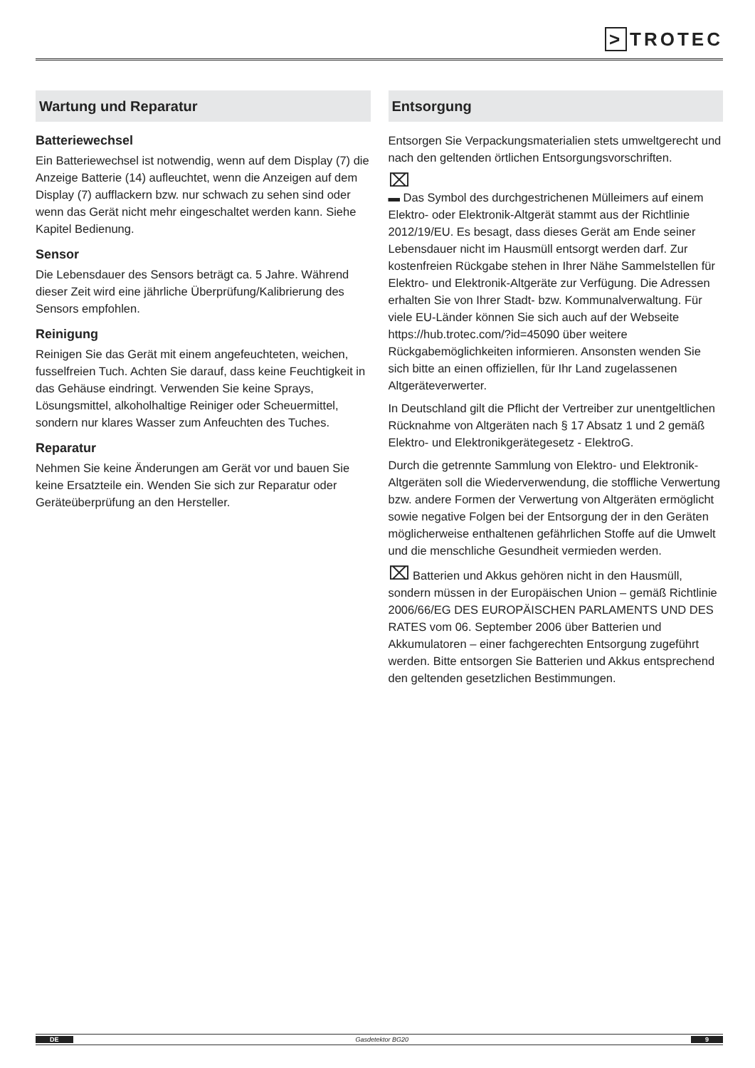> TROTEC
Wartung und Reparatur
Batteriewechsel
Ein Batteriewechsel ist notwendig, wenn auf dem Display (7) die Anzeige Batterie (14) aufleuchtet, wenn die Anzeigen auf dem Display (7) aufflackern bzw. nur schwach zu sehen sind oder wenn das Gerät nicht mehr eingeschaltet werden kann. Siehe Kapitel Bedienung.
Sensor
Die Lebensdauer des Sensors beträgt ca. 5 Jahre. Während dieser Zeit wird eine jährliche Überprüfung/Kalibrierung des Sensors empfohlen.
Reinigung
Reinigen Sie das Gerät mit einem angefeuchteten, weichen, fusselfreien Tuch. Achten Sie darauf, dass keine Feuchtigkeit in das Gehäuse eindringt. Verwenden Sie keine Sprays, Lösungsmittel, alkoholhaltige Reiniger oder Scheuermittel, sondern nur klares Wasser zum Anfeuchten des Tuches.
Reparatur
Nehmen Sie keine Änderungen am Gerät vor und bauen Sie keine Ersatzteile ein. Wenden Sie sich zur Reparatur oder Geräteüberprüfung an den Hersteller.
Entsorgung
Entsorgen Sie Verpackungsmaterialien stets umweltgerecht und nach den geltenden örtlichen Entsorgungsvorschriften.
⌧
▬ Das Symbol des durchgestrichenen Mülleimers auf einem Elektro- oder Elektronik-Altgerät stammt aus der Richtlinie 2012/19/EU. Es besagt, dass dieses Gerät am Ende seiner Lebensdauer nicht im Hausmüll entsorgt werden darf. Zur kostenfreien Rückgabe stehen in Ihrer Nähe Sammelstellen für Elektro- und Elektronik-Altgeräte zur Verfügung. Die Adressen erhalten Sie von Ihrer Stadt- bzw. Kommunalverwaltung. Für viele EU-Länder können Sie sich auch auf der Webseite https://hub.trotec.com/?id=45090 über weitere Rückgabemöglichkeiten informieren. Ansonsten wenden Sie sich bitte an einen offiziellen, für Ihr Land zugelassenen Altgeräteverwerter.
In Deutschland gilt die Pflicht der Vertreiber zur unentgeltlichen Rücknahme von Altgeräten nach § 17 Absatz 1 und 2 gemäß Elektro- und Elektronikgerätegesetz - ElektroG.
Durch die getrennte Sammlung von Elektro- und Elektronik-Altgeräten soll die Wiederverwendung, die stoffliche Verwertung bzw. andere Formen der Verwertung von Altgeräten ermöglicht sowie negative Folgen bei der Entsorgung der in den Geräten möglicherweise enthaltenen gefährlichen Stoffe auf die Umwelt und die menschliche Gesundheit vermieden werden.
⌧ Batterien und Akkus gehören nicht in den Hausmüll, sondern müssen in der Europäischen Union – gemäß Richtlinie 2006/66/EG DES EUROPÄISCHEN PARLAMENTS UND DES RATES vom 06. September 2006 über Batterien und Akkumulatoren – einer fachgerechten Entsorgung zugeführt werden. Bitte entsorgen Sie Batterien und Akkus entsprechend den geltenden gesetzlichen Bestimmungen.
DE Gasdetektor BG20 9